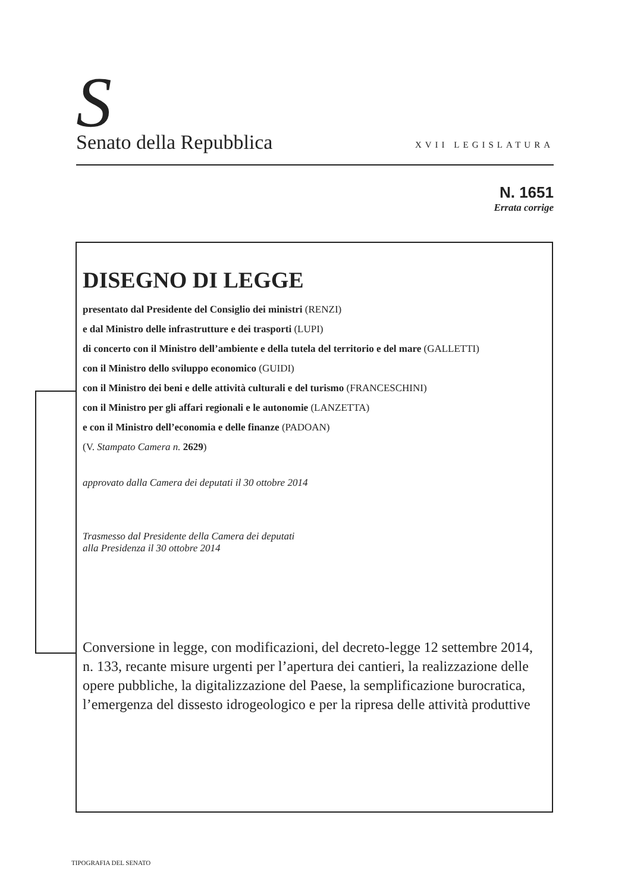S Senato della Repubblica XVII LEGISLATURA
N. 1651
Errata corrige
DISEGNO DI LEGGE
presentato dal Presidente del Consiglio dei ministri (RENZI)
e dal Ministro delle infrastrutture e dei trasporti (LUPI)
di concerto con il Ministro dell’ambiente e della tutela del territorio e del mare (GALLETTI)
con il Ministro dello sviluppo economico (GUIDI)
con il Ministro dei beni e delle attività culturali e del turismo (FRANCESCHINI)
con il Ministro per gli affari regionali e le autonomie (LANZETTA)
e con il Ministro dell’economia e delle finanze (PADOAN)
(V. Stampato Camera n. 2629)
approvato dalla Camera dei deputati il 30 ottobre 2014
Trasmesso dal Presidente della Camera dei deputati
alla Presidenza il 30 ottobre 2014
Conversione in legge, con modificazioni, del decreto-legge 12 settembre 2014, n. 133, recante misure urgenti per l’apertura dei cantieri, la realizzazione delle opere pubbliche, la digitalizzazione del Paese, la semplificazione burocratica, l’emergenza del dissesto idrogeologico e per la ripresa delle attività produttive
TIPOGRAFIA DEL SENATO